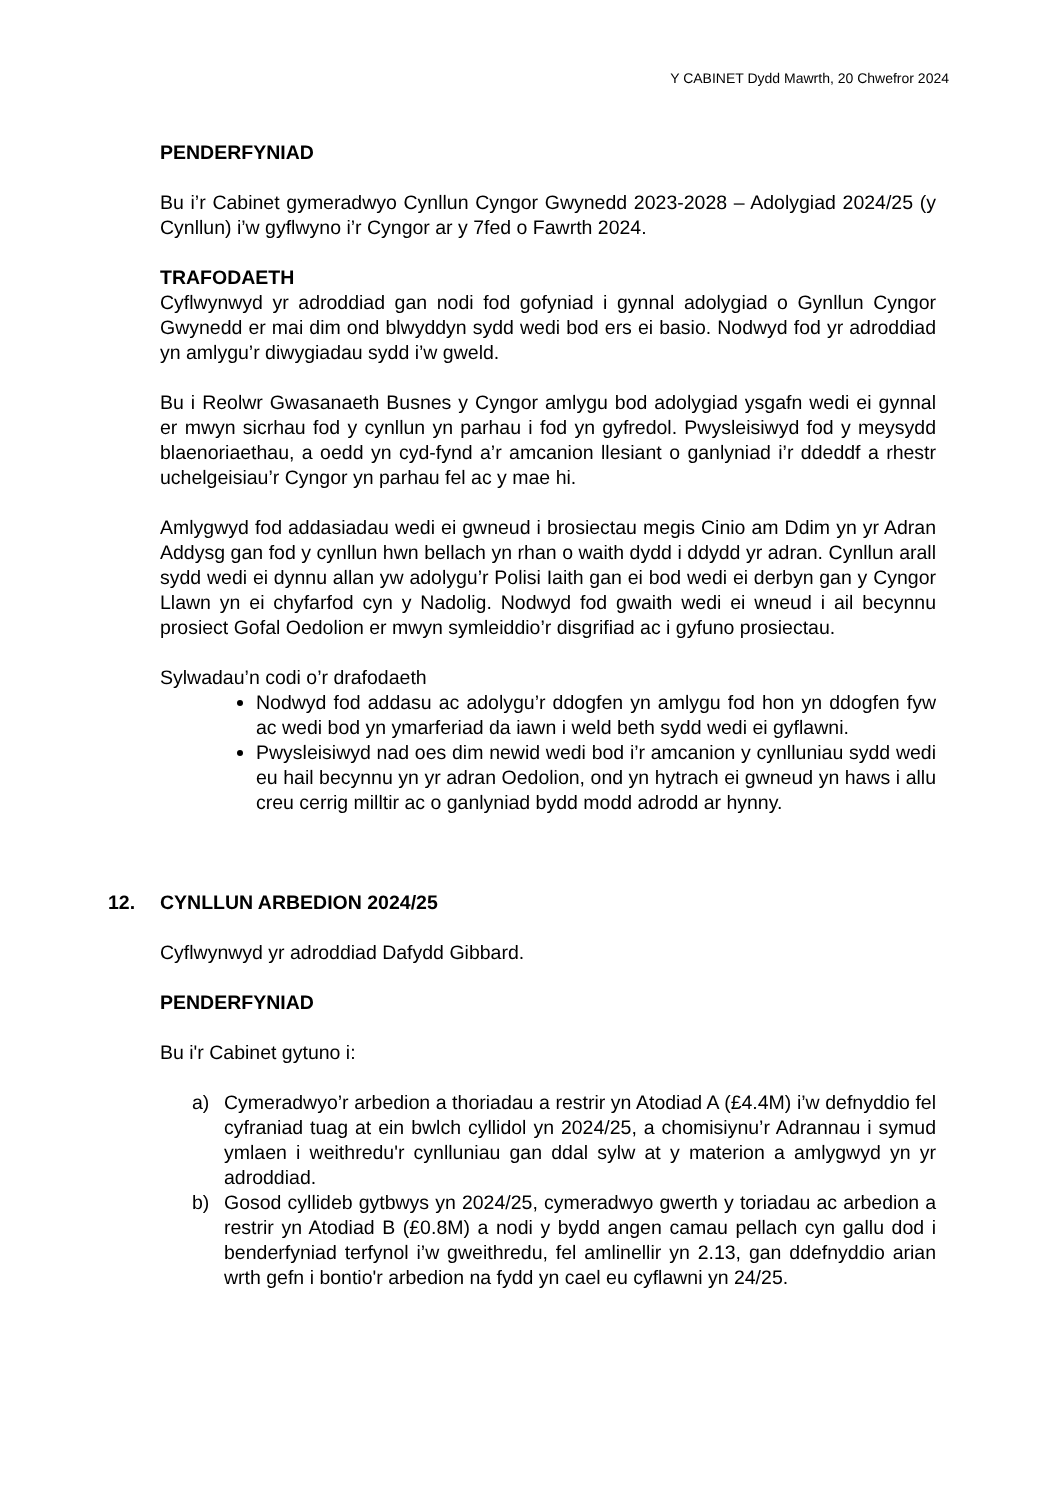Y CABINET Dydd Mawrth, 20 Chwefror 2024
PENDERFYNIAD
Bu i’r Cabinet gymeradwyo Cynllun Cyngor Gwynedd 2023-2028 – Adolygiad 2024/25 (y Cynllun) i’w gyflwyno i’r Cyngor ar y 7fed o Fawrth 2024.
TRAFODAETH
Cyflwynwyd yr adroddiad gan nodi fod gofyniad i gynnal adolygiad o Gynllun Cyngor Gwynedd er mai dim ond blwyddyn sydd wedi bod ers ei basio. Nodwyd fod yr adroddiad yn amlygu’r diwygiadau sydd i’w gweld.
Bu i Reolwr Gwasanaeth Busnes y Cyngor amlygu bod adolygiad ysgafn wedi ei gynnal er mwyn sicrhau fod y cynllun yn parhau i fod yn gyfredol. Pwysleisiwyd fod y meysydd blaenoriaethau, a oedd yn cyd-fynd a’r amcanion llesiant o ganlyniad i’r ddeddf a rhestr uchelgeisiau’r Cyngor yn parhau fel ac y mae hi.
Amlygwyd fod addasiadau wedi ei gwneud i brosiectau megis Cinio am Ddim yn yr Adran Addysg gan fod y cynllun hwn bellach yn rhan o waith dydd i ddydd yr adran. Cynllun arall sydd wedi ei dynnu allan yw adolygu’r Polisi Iaith gan ei bod wedi ei derbyn gan y Cyngor Llawn yn ei chyfarfod cyn y Nadolig. Nodwyd fod gwaith wedi ei wneud i ail becynnu prosiect Gofal Oedolion er mwyn symleiddio’r disgrifiad ac i gyfuno prosiectau.
Sylwadau’n codi o’r drafodaeth
Nodwyd fod addasu ac adolygu’r ddogfen yn amlygu fod hon yn ddogfen fyw ac wedi bod yn ymarferiad da iawn i weld beth sydd wedi ei gyflawni.
Pwysleisiwyd nad oes dim newid wedi bod i’r amcanion y cynlluniau sydd wedi eu hail becynnu yn yr adran Oedolion, ond yn hytrach ei gwneud yn haws i allu creu cerrig milltir ac o ganlyniad bydd modd adrodd ar hynny.
12. CYNLLUN ARBEDION 2024/25
Cyflwynwyd yr adroddiad Dafydd Gibbard.
PENDERFYNIAD
Bu i'r Cabinet gytuno i:
a) Cymeradwyo’r arbedion a thoriadau a restrir yn Atodiad A (£4.4M) i’w defnyddio fel cyfraniad tuag at ein bwlch cyllidol yn 2024/25, a chomisiynu’r Adrannau i symud ymlaen i weithredu'r cynlluniau gan ddal sylw at y materion a amlygwyd yn yr adroddiad.
b) Gosod cyllideb gytbwys yn 2024/25, cymeradwyo gwerth y toriadau ac arbedion a restrir yn Atodiad B (£0.8M) a nodi y bydd angen camau pellach cyn gallu dod i benderfyniad terfynol i’w gweithredu, fel amlinellir yn 2.13, gan ddefnyddio arian wrth gefn i bontio'r arbedion na fydd yn cael eu cyflawni yn 24/25.